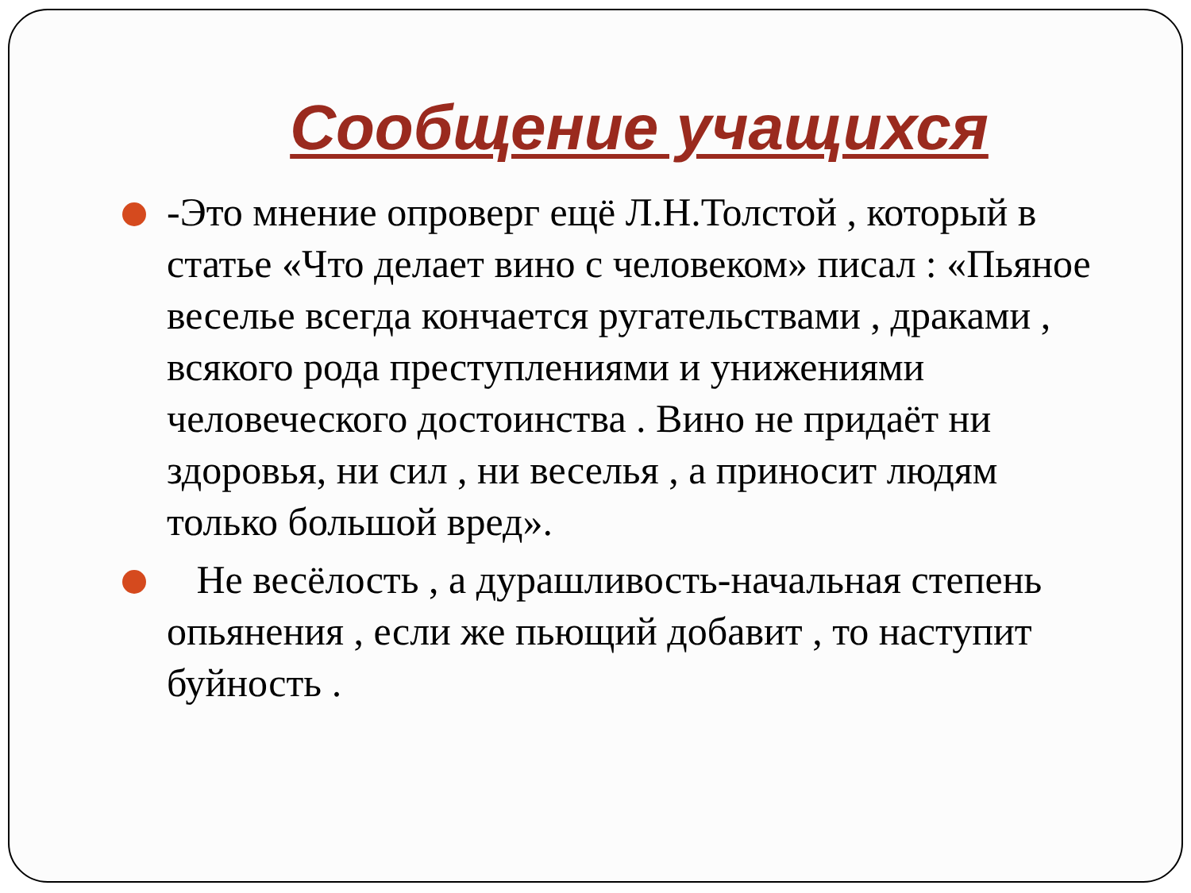Сообщение учащихся
-Это мнение опроверг ещё Л.Н.Толстой , который в статье «Что делает вино с человеком» писал : «Пьяное веселье всегда кончается ругательствами , драками , всякого рода преступлениями и унижениями человеческого достоинства . Вино не придаёт ни здоровья, ни сил , ни веселья , а приносит людям только большой вред».
Не весёлость , а дурашливость-начальная степень опьянения , если же пьющий добавит , то наступит буйность .